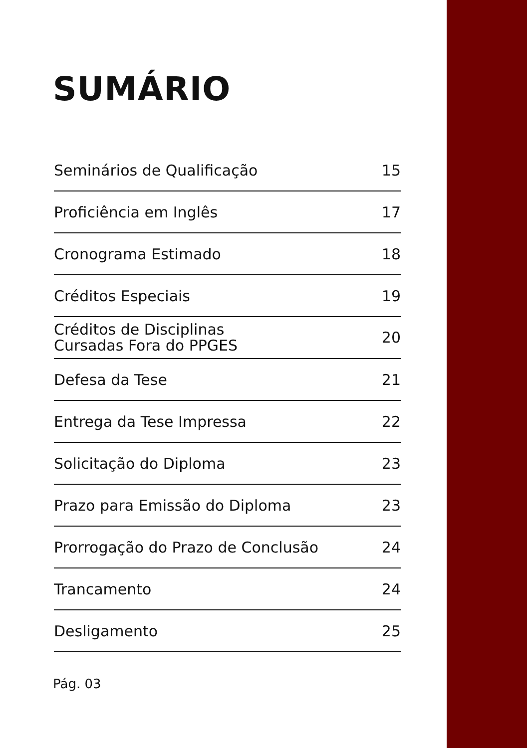SUMÁRIO
Seminários de Qualificação 15
Proficiência em Inglês 17
Cronograma Estimado 18
Créditos Especiais 19
Créditos de Disciplinas
Cursadas Fora do PPGES 20
Defesa da Tese 21
Entrega da Tese Impressa 22
Solicitação do Diploma 23
Prazo para Emissão do Diploma 23
Prorrogação do Prazo de Conclusão 24
Trancamento 24
Desligamento 25
Pág. 03